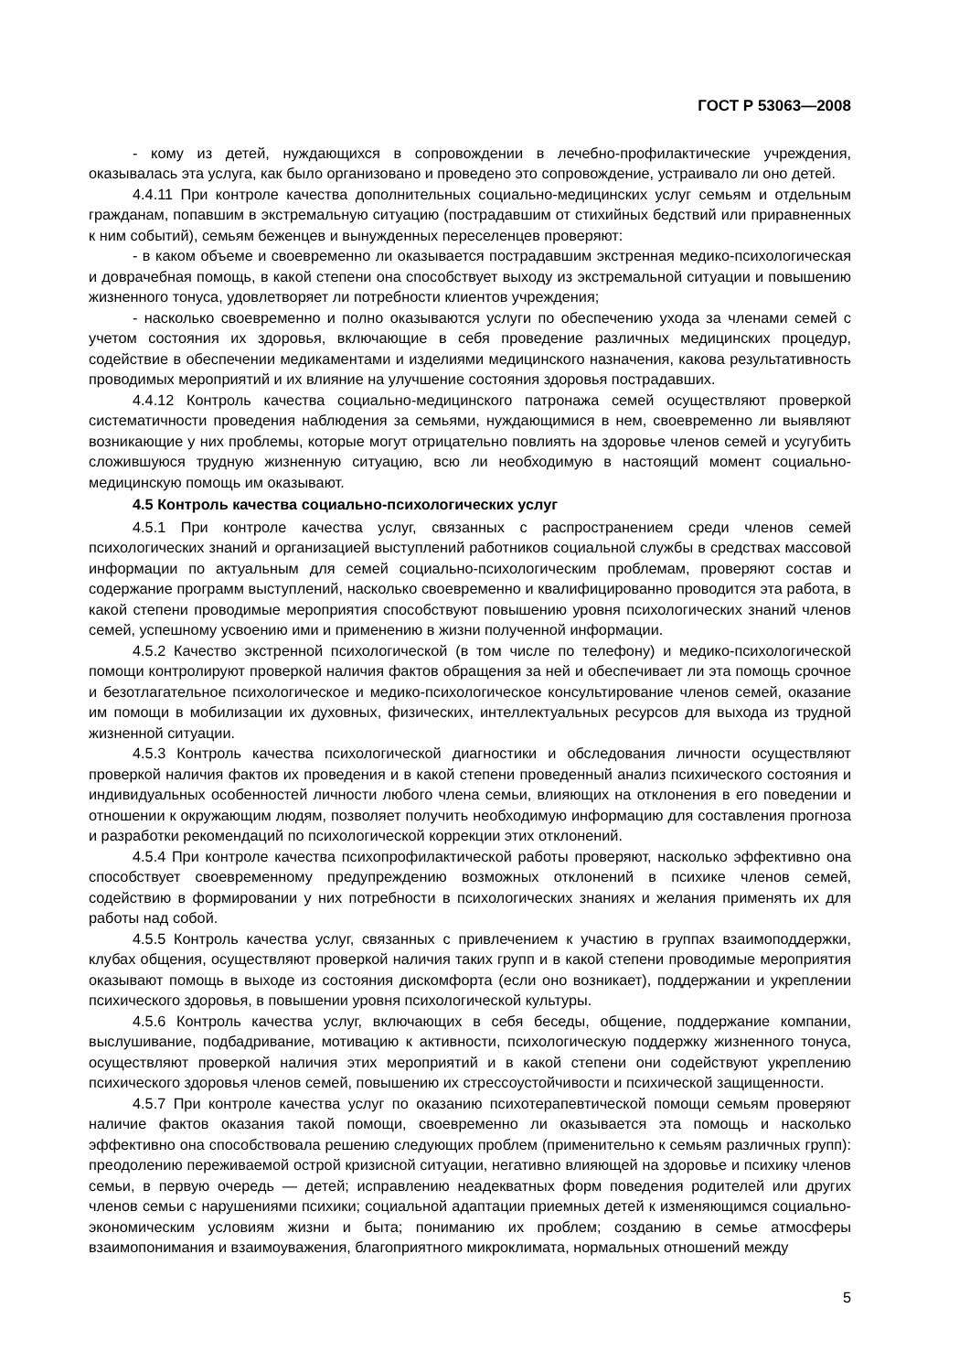ГОСТ Р 53063—2008
- кому из детей, нуждающихся в сопровождении в лечебно-профилактические учреждения, оказывалась эта услуга, как было организовано и проведено это сопровождение, устраивало ли оно детей.
4.4.11 При контроле качества дополнительных социально-медицинских услуг семьям и отдельным гражданам, попавшим в экстремальную ситуацию (пострадавшим от стихийных бедствий или приравненных к ним событий), семьям беженцев и вынужденных переселенцев проверяют:
- в каком объеме и своевременно ли оказывается пострадавшим экстренная медико-психологическая и доврачебная помощь, в какой степени она способствует выходу из экстремальной ситуации и повышению жизненного тонуса, удовлетворяет ли потребности клиентов учреждения;
- насколько своевременно и полно оказываются услуги по обеспечению ухода за членами семей с учетом состояния их здоровья, включающие в себя проведение различных медицинских процедур, содействие в обеспечении медикаментами и изделиями медицинского назначения, какова результативность проводимых мероприятий и их влияние на улучшение состояния здоровья пострадавших.
4.4.12 Контроль качества социально-медицинского патронажа семей осуществляют проверкой систематичности проведения наблюдения за семьями, нуждающимися в нем, своевременно ли выявляют возникающие у них проблемы, которые могут отрицательно повлиять на здоровье членов семей и усугубить сложившуюся трудную жизненную ситуацию, всю ли необходимую в настоящий момент социально-медицинскую помощь им оказывают.
4.5 Контроль качества социально-психологических услуг
4.5.1 При контроле качества услуг, связанных с распространением среди членов семей психологических знаний и организацией выступлений работников социальной службы в средствах массовой информации по актуальным для семей социально-психологическим проблемам, проверяют состав и содержание программ выступлений, насколько своевременно и квалифицированно проводится эта работа, в какой степени проводимые мероприятия способствуют повышению уровня психологических знаний членов семей, успешному усвоению ими и применению в жизни полученной информации.
4.5.2 Качество экстренной психологической (в том числе по телефону) и медико-психологической помощи контролируют проверкой наличия фактов обращения за ней и обеспечивает ли эта помощь срочное и безотлагательное психологическое и медико-психологическое консультирование членов семей, оказание им помощи в мобилизации их духовных, физических, интеллектуальных ресурсов для выхода из трудной жизненной ситуации.
4.5.3 Контроль качества психологической диагностики и обследования личности осуществляют проверкой наличия фактов их проведения и в какой степени проведенный анализ психического состояния и индивидуальных особенностей личности любого члена семьи, влияющих на отклонения в его поведении и отношении к окружающим людям, позволяет получить необходимую информацию для составления прогноза и разработки рекомендаций по психологической коррекции этих отклонений.
4.5.4 При контроле качества психопрофилактической работы проверяют, насколько эффективно она способствует своевременному предупреждению возможных отклонений в психике членов семей, содействию в формировании у них потребности в психологических знаниях и желания применять их для работы над собой.
4.5.5 Контроль качества услуг, связанных с привлечением к участию в группах взаимоподдержки, клубах общения, осуществляют проверкой наличия таких групп и в какой степени проводимые мероприятия оказывают помощь в выходе из состояния дискомфорта (если оно возникает), поддержании и укреплении психического здоровья, в повышении уровня психологической культуры.
4.5.6 Контроль качества услуг, включающих в себя беседы, общение, поддержание компании, выслушивание, подбадривание, мотивацию к активности, психологическую поддержку жизненного тонуса, осуществляют проверкой наличия этих мероприятий и в какой степени они содействуют укреплению психического здоровья членов семей, повышению их стрессоустойчивости и психической защищенности.
4.5.7 При контроле качества услуг по оказанию психотерапевтической помощи семьям проверяют наличие фактов оказания такой помощи, своевременно ли оказывается эта помощь и насколько эффективно она способствовала решению следующих проблем (применительно к семьям различных групп): преодолению переживаемой острой кризисной ситуации, негативно влияющей на здоровье и психику членов семьи, в первую очередь — детей; исправлению неадекватных форм поведения родителей или других членов семьи с нарушениями психики; социальной адаптации приемных детей к изменяющимся социально-экономическим условиям жизни и быта; пониманию их проблем; созданию в семье атмосферы взаимопонимания и взаимоуважения, благоприятного микроклимата, нормальных отношений между
5